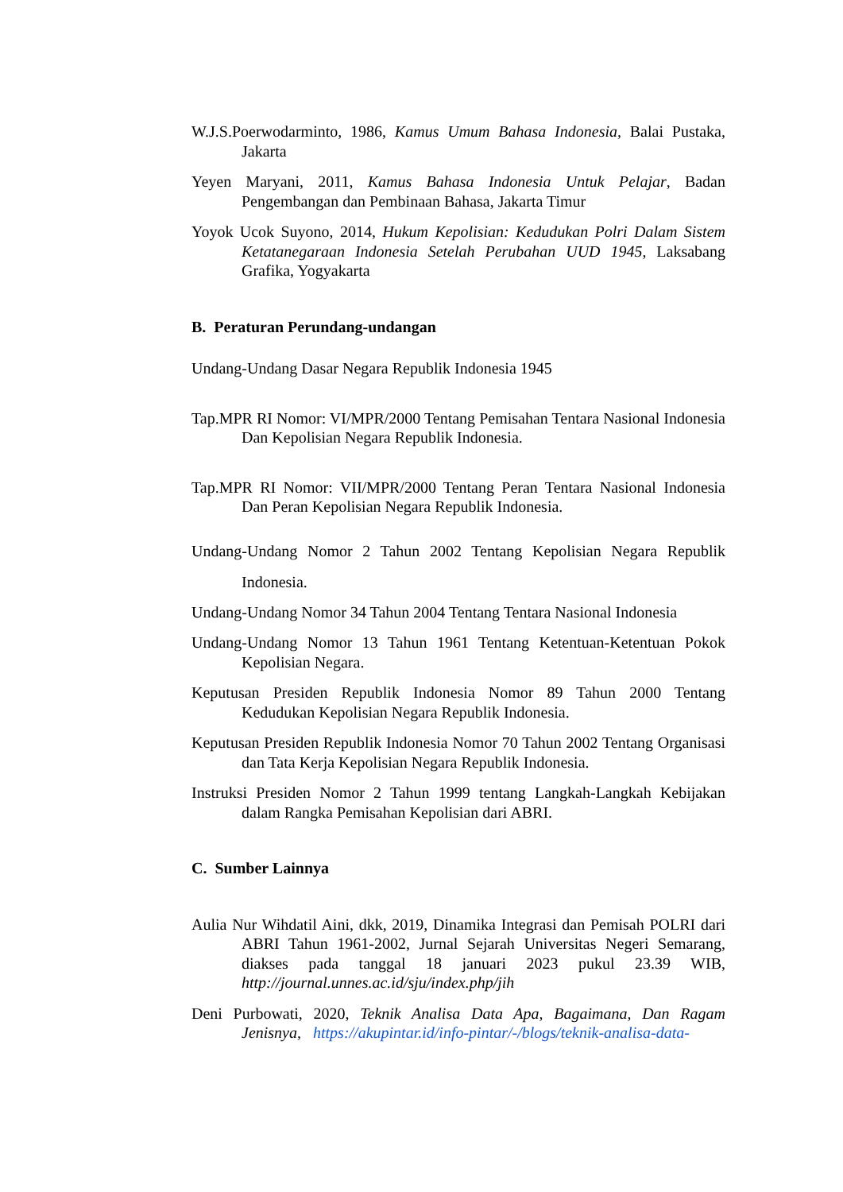W.J.S.Poerwodarminto, 1986, Kamus Umum Bahasa Indonesia, Balai Pustaka, Jakarta
Yeyen Maryani, 2011, Kamus Bahasa Indonesia Untuk Pelajar, Badan Pengembangan dan Pembinaan Bahasa, Jakarta Timur
Yoyok Ucok Suyono, 2014, Hukum Kepolisian: Kedudukan Polri Dalam Sistem Ketatanegaraan Indonesia Setelah Perubahan UUD 1945, Laksabang Grafika, Yogyakarta
B. Peraturan Perundang-undangan
Undang-Undang Dasar Negara Republik Indonesia 1945
Tap.MPR RI Nomor: VI/MPR/2000 Tentang Pemisahan Tentara Nasional Indonesia Dan Kepolisian Negara Republik Indonesia.
Tap.MPR RI Nomor: VII/MPR/2000 Tentang Peran Tentara Nasional Indonesia Dan Peran Kepolisian Negara Republik Indonesia.
Undang-Undang Nomor 2 Tahun 2002 Tentang Kepolisian Negara Republik Indonesia.
Undang-Undang Nomor 34 Tahun 2004 Tentang Tentara Nasional Indonesia
Undang-Undang Nomor 13 Tahun 1961 Tentang Ketentuan-Ketentuan Pokok Kepolisian Negara.
Keputusan Presiden Republik Indonesia Nomor 89 Tahun 2000 Tentang Kedudukan Kepolisian Negara Republik Indonesia.
Keputusan Presiden Republik Indonesia Nomor 70 Tahun 2002 Tentang Organisasi dan Tata Kerja Kepolisian Negara Republik Indonesia.
Instruksi Presiden Nomor 2 Tahun 1999 tentang Langkah-Langkah Kebijakan dalam Rangka Pemisahan Kepolisian dari ABRI.
C. Sumber Lainnya
Aulia Nur Wihdatil Aini, dkk, 2019, Dinamika Integrasi dan Pemisah POLRI dari ABRI Tahun 1961-2002, Jurnal Sejarah Universitas Negeri Semarang, diakses pada tanggal 18 januari 2023 pukul 23.39 WIB, http://journal.unnes.ac.id/sju/index.php/jih
Deni Purbowati, 2020, Teknik Analisa Data Apa, Bagaimana, Dan Ragam Jenisnya, https://akupintar.id/info-pintar/-/blogs/teknik-analisa-data-